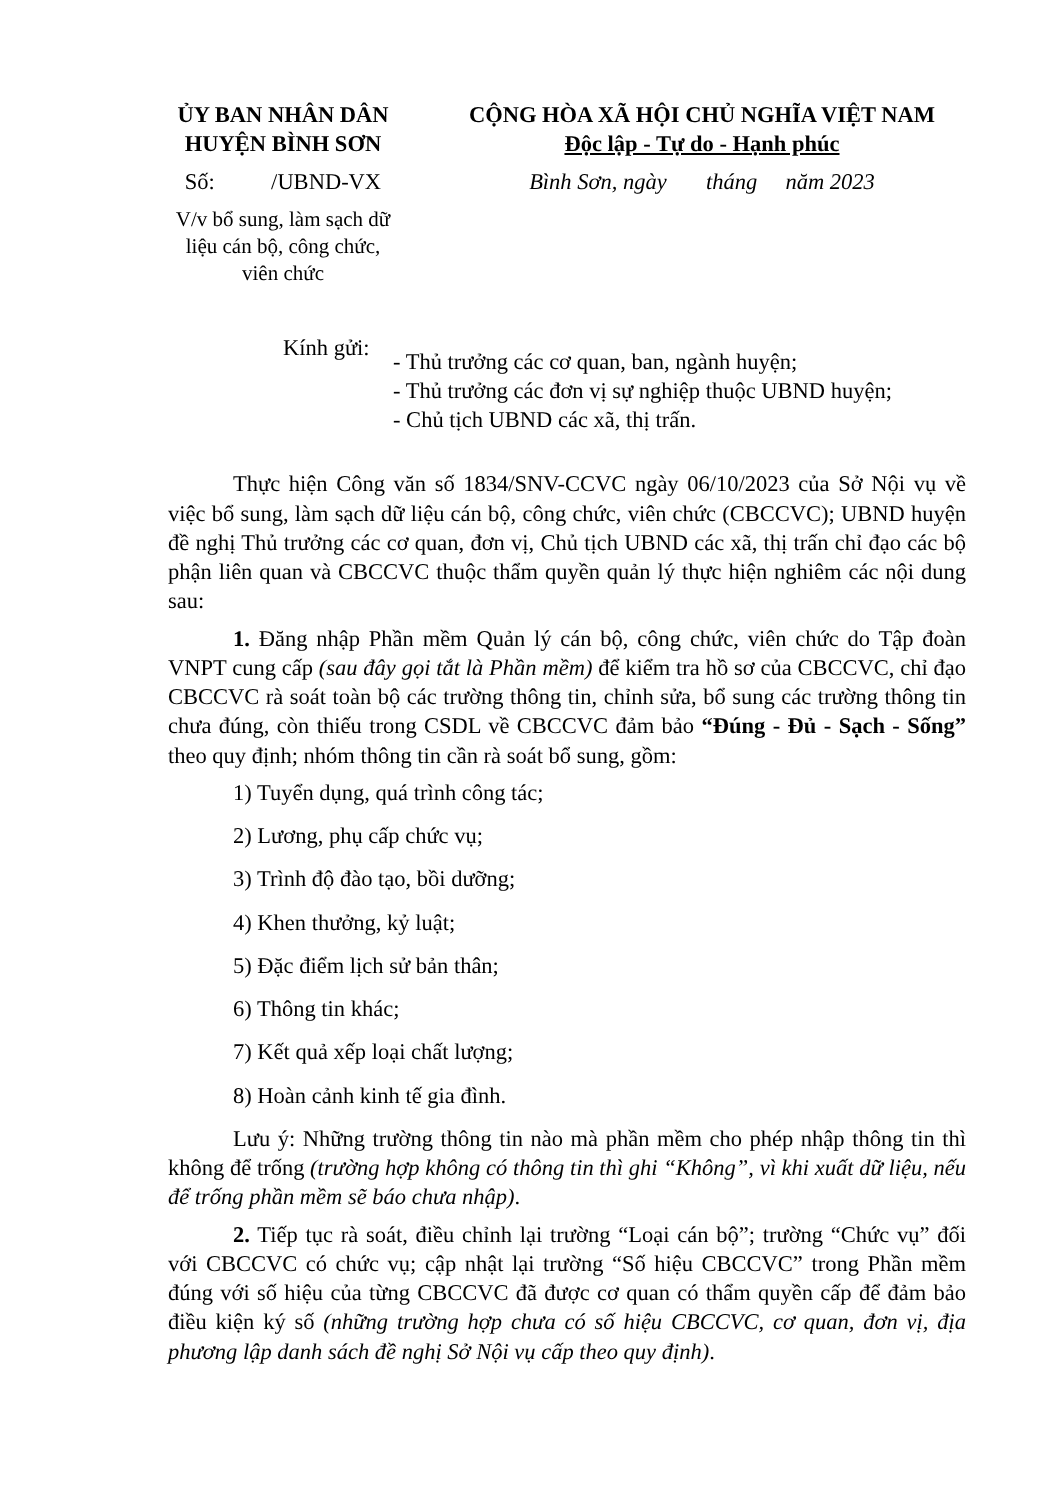ỦY BAN NHÂN DÂN
HUYỆN BÌNH SƠN
Số: /UBND-VX
V/v bổ sung, làm sạch dữ liệu cán bộ, công chức, viên chức
CỘNG HÒA XÃ HỘI CHỦ NGHĨA VIỆT NAM
Độc lập - Tự do - Hạnh phúc
Bình Sơn, ngày tháng năm 2023
Kính gửi:
- Thủ trưởng các cơ quan, ban, ngành huyện;
- Thủ trưởng các đơn vị sự nghiệp thuộc UBND huyện;
- Chủ tịch UBND các xã, thị trấn.
Thực hiện Công văn số 1834/SNV-CCVC ngày 06/10/2023 của Sở Nội vụ về việc bổ sung, làm sạch dữ liệu cán bộ, công chức, viên chức (CBCCVC); UBND huyện đề nghị Thủ trưởng các cơ quan, đơn vị, Chủ tịch UBND các xã, thị trấn chỉ đạo các bộ phận liên quan và CBCCVC thuộc thẩm quyền quản lý thực hiện nghiêm các nội dung sau:
1. Đăng nhập Phần mềm Quản lý cán bộ, công chức, viên chức do Tập đoàn VNPT cung cấp (sau đây gọi tắt là Phần mềm) để kiểm tra hồ sơ của CBCCVC, chỉ đạo CBCCVC rà soát toàn bộ các trường thông tin, chỉnh sửa, bổ sung các trường thông tin chưa đúng, còn thiếu trong CSDL về CBCCVC đảm bảo “Đúng - Đủ - Sạch - Sống” theo quy định; nhóm thông tin cần rà soát bổ sung, gồm:
1) Tuyển dụng, quá trình công tác;
2) Lương, phụ cấp chức vụ;
3) Trình độ đào tạo, bồi dưỡng;
4) Khen thưởng, kỷ luật;
5) Đặc điểm lịch sử bản thân;
6) Thông tin khác;
7) Kết quả xếp loại chất lượng;
8) Hoàn cảnh kinh tế gia đình.
Lưu ý: Những trường thông tin nào mà phần mềm cho phép nhập thông tin thì không để trống (trường hợp không có thông tin thì ghi “Không”, vì khi xuất dữ liệu, nếu để trống phần mềm sẽ báo chưa nhập).
2. Tiếp tục rà soát, điều chỉnh lại trường “Loại cán bộ”; trường “Chức vụ” đối với CBCCVC có chức vụ; cập nhật lại trường “Số hiệu CBCCVC” trong Phần mềm đúng với số hiệu của từng CBCCVC đã được cơ quan có thẩm quyền cấp để đảm bảo điều kiện ký số (những trường hợp chưa có số hiệu CBCCVC, cơ quan, đơn vị, địa phương lập danh sách đề nghị Sở Nội vụ cấp theo quy định).